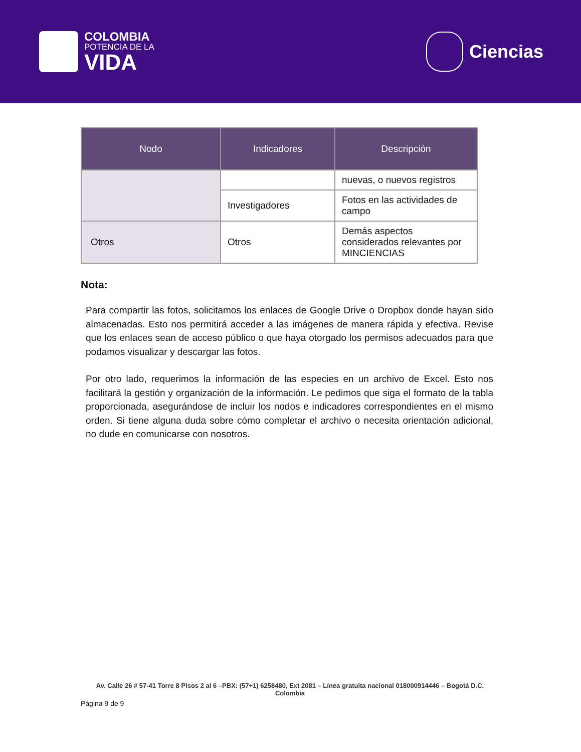COLOMBIA
POTENCIA DE LA
VIDA
Ciencias
| Nodo | Indicadores | Descripción |
| --- | --- | --- |
| | | nuevas, o nuevos registros |
| | Investigadores | Fotos en las actividades de campo |
| Otros | Otros | Demás aspectos considerados relevantes por MINCIENCIAS |
Nota:
Para compartir las fotos, solicitamos los enlaces de Google Drive o Dropbox donde hayan sido almacenadas. Esto nos permitirá acceder a las imágenes de manera rápida y efectiva. Revise que los enlaces sean de acceso público o que haya otorgado los permisos adecuados para que podamos visualizar y descargar las fotos.
Por otro lado, requerimos la información de las especies en un archivo de Excel. Esto nos facilitará la gestión y organización de la información. Le pedimos que siga el formato de la tabla proporcionada, asegurándose de incluir los nodos e indicadores correspondientes en el mismo orden. Si tiene alguna duda sobre cómo completar el archivo o necesita orientación adicional, no dude en comunicarse con nosotros.
Av. Calle 26 # 57-41 Torre 8 Pisos 2 al 6 –PBX: (57+1) 6258480, Ext 2081 – Línea gratuita nacional 018000914446 – Bogotá D.C. Colombia
Página 9 de 9